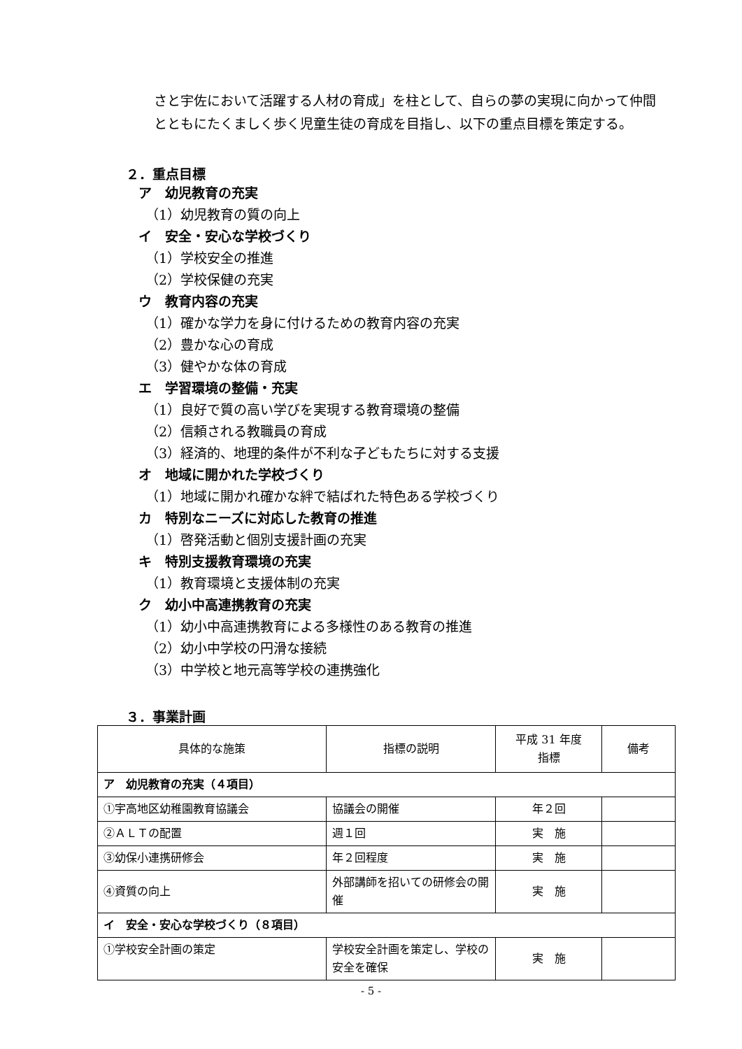さと宇佐において活躍する人材の育成」を柱として、自らの夢の実現に向かって仲間とともにたくましく歩く児童生徒の育成を目指し、以下の重点目標を策定する。
２．重点目標
ア　幼児教育の充実
（1）幼児教育の質の向上
イ　安全・安心な学校づくり
（1）学校安全の推進
（2）学校保健の充実
ウ　教育内容の充実
（1）確かな学力を身に付けるための教育内容の充実
（2）豊かな心の育成
（3）健やかな体の育成
エ　学習環境の整備・充実
（1）良好で質の高い学びを実現する教育環境の整備
（2）信頼される教職員の育成
（3）経済的、地理的条件が不利な子どもたちに対する支援
オ　地域に開かれた学校づくり
（1）地域に開かれ確かな絆で結ばれた特色ある学校づくり
カ　特別なニーズに対応した教育の推進
（1）啓発活動と個別支援計画の充実
キ　特別支援教育環境の充実
（1）教育環境と支援体制の充実
ク　幼小中高連携教育の充実
（1）幼小中高連携教育による多様性のある教育の推進
（2）幼小中学校の円滑な接続
（3）中学校と地元高等学校の連携強化
３．事業計画
| 具体的な施策 | 指標の説明 | 平成 31 年度 指標 | 備考 |
| --- | --- | --- | --- |
| ア 幼児教育の充実（４項目） | | | |
| ①宇高地区幼稚園教育協議会 | 協議会の開催 | 年２回 | |
| ②ＡＬＴの配置 | 週１回 | 実 施 | |
| ③幼保小連携研修会 | 年２回程度 | 実 施 | |
| ④資質の向上 | 外部講師を招いての研修会の開催 | 実 施 | |
| イ 安全・安心な学校づくり（８項目） | | | |
| ①学校安全計画の策定 | 学校安全計画を策定し、学校の安全を確保 | 実 施 | |
- 5 -